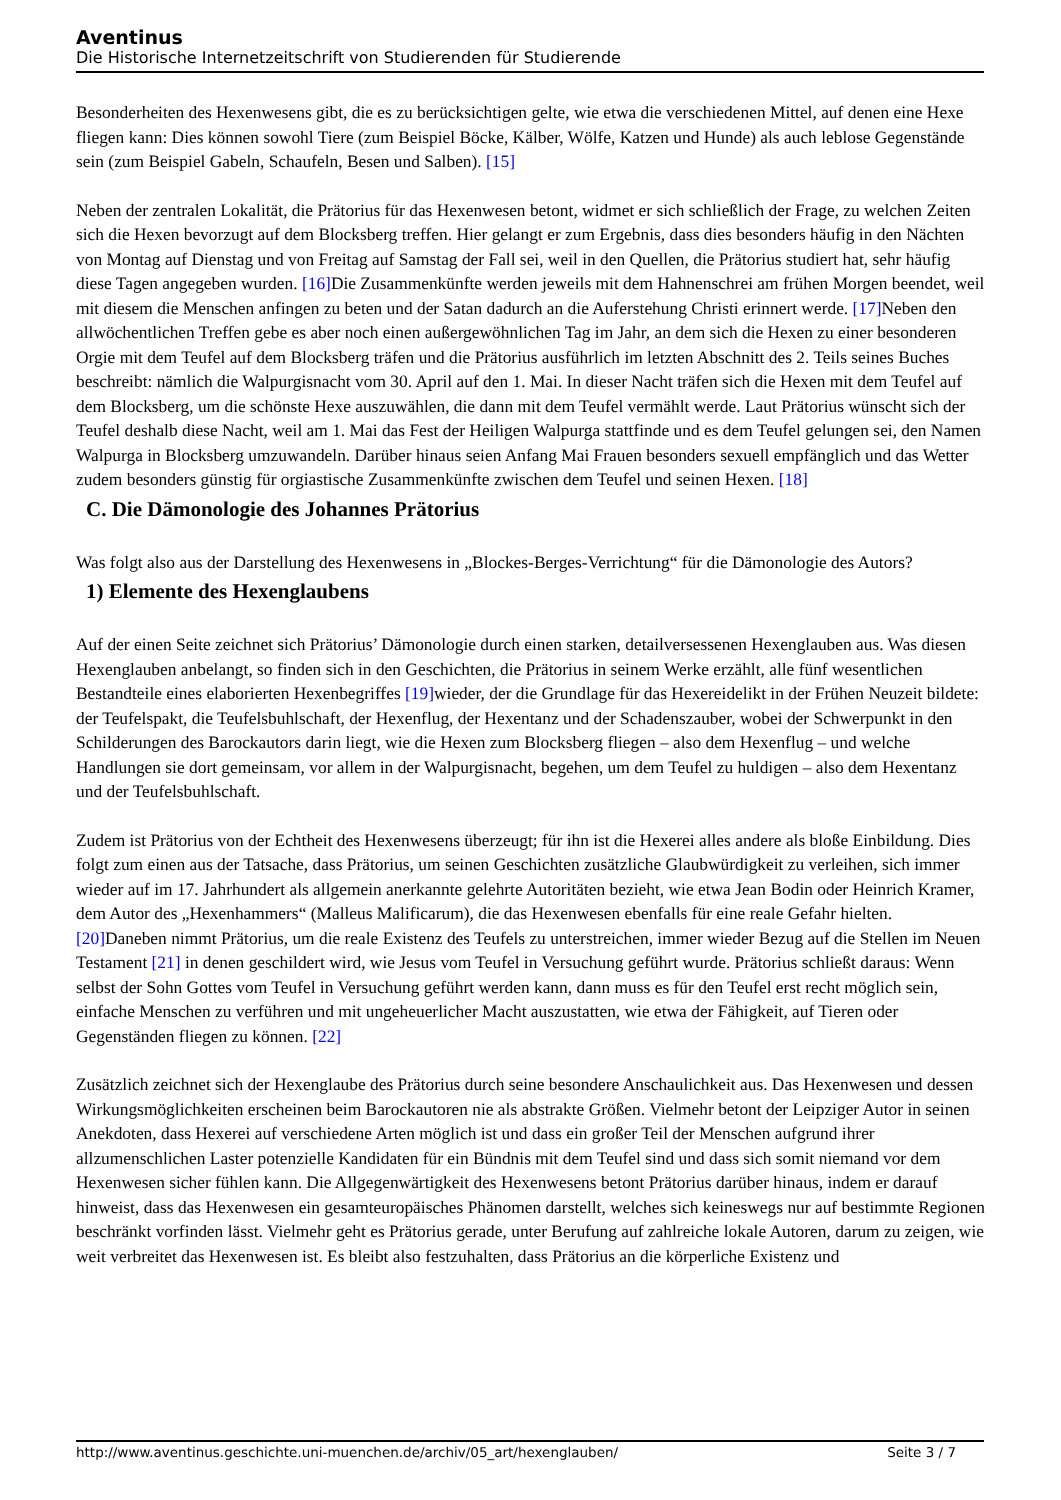Aventinus
Die Historische Internetzeitschrift von Studierenden für Studierende
Besonderheiten des Hexenwesens gibt, die es zu berücksichtigen gelte, wie etwa die verschiedenen Mittel, auf denen eine Hexe fliegen kann: Dies können sowohl Tiere (zum Beispiel Böcke, Kälber, Wölfe, Katzen und Hunde) als auch leblose Gegenstände sein (zum Beispiel Gabeln, Schaufeln, Besen und Salben). [15]
Neben der zentralen Lokalität, die Prätorius für das Hexenwesen betont, widmet er sich schließlich der Frage, zu welchen Zeiten sich die Hexen bevorzugt auf dem Blocksberg treffen. Hier gelangt er zum Ergebnis, dass dies besonders häufig in den Nächten von Montag auf Dienstag und von Freitag auf Samstag der Fall sei, weil in den Quellen, die Prätorius studiert hat, sehr häufig diese Tagen angegeben wurden. [16] Die Zusammenkünfte werden jeweils mit dem Hahnenschrei am frühen Morgen beendet, weil mit diesem die Menschen anfingen zu beten und der Satan dadurch an die Auferstehung Christi erinnert werde. [17] Neben den allwöchentlichen Treffen gebe es aber noch einen außergewöhnlichen Tag im Jahr, an dem sich die Hexen zu einer besonderen Orgie mit dem Teufel auf dem Blocksberg träfen und die Prätorius ausführlich im letzten Abschnitt des 2. Teils seines Buches beschreibt: nämlich die Walpurgisnacht vom 30. April auf den 1. Mai. In dieser Nacht träfen sich die Hexen mit dem Teufel auf dem Blocksberg, um die schönste Hexe auszuwählen, die dann mit dem Teufel vermählt werde. Laut Prätorius wünscht sich der Teufel deshalb diese Nacht, weil am 1. Mai das Fest der Heiligen Walpurga stattfinde und es dem Teufel gelungen sei, den Namen Walpurga in Blocksberg umzuwandeln. Darüber hinaus seien Anfang Mai Frauen besonders sexuell empfänglich und das Wetter zudem besonders günstig für orgiastische Zusammenkünfte zwischen dem Teufel und seinen Hexen. [18]
C. Die Dämonologie des Johannes Prätorius
Was folgt also aus der Darstellung des Hexenwesens in „Blockes-Berges-Verrichtung“ für die Dämonologie des Autors?
1) Elemente des Hexenglaubens
Auf der einen Seite zeichnet sich Prätorius’ Dämonologie durch einen starken, detailversessenen Hexenglauben aus. Was diesen Hexenglauben anbelangt, so finden sich in den Geschichten, die Prätorius in seinem Werke erzählt, alle fünf wesentlichen Bestandteile eines elaborierten Hexenbegriffes [19] wieder, der die Grundlage für das Hexereidelikt in der Frühen Neuzeit bildete: der Teufelspakt, die Teufelsbuhlschaft, der Hexenflug, der Hexentanz und der Schadenszauber, wobei der Schwerpunkt in den Schilderungen des Barockautors darin liegt, wie die Hexen zum Blocksberg fliegen – also dem Hexenflug – und welche Handlungen sie dort gemeinsam, vor allem in der Walpurgisnacht, begehen, um dem Teufel zu huldigen – also dem Hexentanz und der Teufelsbuhlschaft.
Zudem ist Prätorius von der Echtheit des Hexenwesens überzeugt; für ihn ist die Hexerei alles andere als bloße Einbildung. Dies folgt zum einen aus der Tatsache, dass Prätorius, um seinen Geschichten zusätzliche Glaubwürdigkeit zu verleihen, sich immer wieder auf im 17. Jahrhundert als allgemein anerkannte gelehrte Autoritäten bezieht, wie etwa Jean Bodin oder Heinrich Kramer, dem Autor des „Hexenhammers“ (Malleus Malificarum), die das Hexenwesen ebenfalls für eine reale Gefahr hielten. [20] Daneben nimmt Prätorius, um die reale Existenz des Teufels zu unterstreichen, immer wieder Bezug auf die Stellen im Neuen Testament [21] in denen geschildert wird, wie Jesus vom Teufel in Versuchung geführt wurde. Prätorius schließt daraus: Wenn selbst der Sohn Gottes vom Teufel in Versuchung geführt werden kann, dann muss es für den Teufel erst recht möglich sein, einfache Menschen zu verführen und mit ungeheuerlicher Macht auszustatten, wie etwa der Fähigkeit, auf Tieren oder Gegenständen fliegen zu können. [22]
Zusätzlich zeichnet sich der Hexenglaube des Prätorius durch seine besondere Anschaulichkeit aus. Das Hexenwesen und dessen Wirkungsmöglichkeiten erscheinen beim Barockautoren nie als abstrakte Größen. Vielmehr betont der Leipziger Autor in seinen Anekdoten, dass Hexerei auf verschiedene Arten möglich ist und dass ein großer Teil der Menschen aufgrund ihrer allzumenschlichen Laster potenzielle Kandidaten für ein Bündnis mit dem Teufel sind und dass sich somit niemand vor dem Hexenwesen sicher fühlen kann. Die Allgegenwärtigkeit des Hexenwesens betont Prätorius darüber hinaus, indem er darauf hinweist, dass das Hexenwesen ein gesamteuropäisches Phänomen darstellt, welches sich keineswegs nur auf bestimmte Regionen beschränkt vorfinden lässt. Vielmehr geht es Prätorius gerade, unter Berufung auf zahlreiche lokale Autoren, darum zu zeigen, wie weit verbreitet das Hexenwesen ist. Es bleibt also festzuhalten, dass Prätorius an die körperliche Existenz und
http://www.aventinus.geschichte.uni-muenchen.de/archiv/05_art/hexenglauben/ Seite 3 / 7